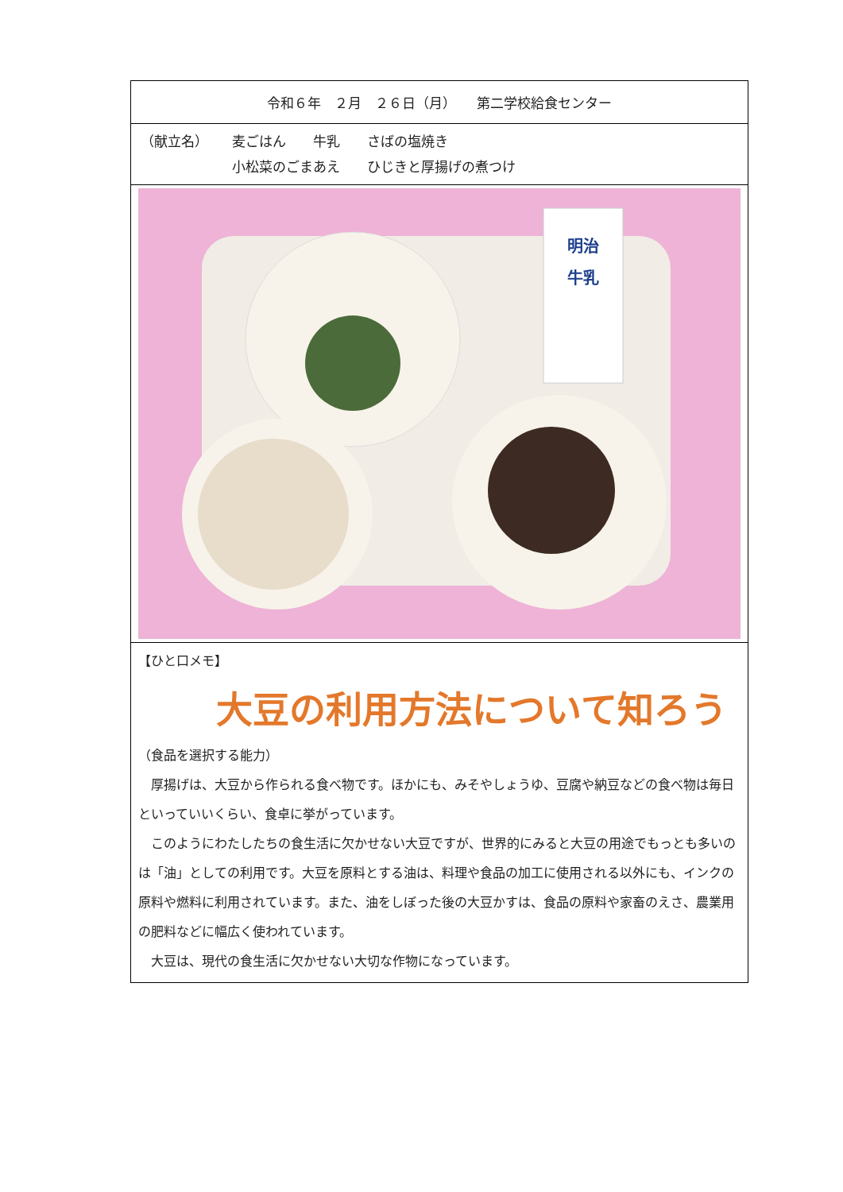令和６年　２月　２６日（月）　　第二学校給食センター
（献立名） 麦ごはん　　牛乳　　さばの塩焼き
小松菜のごまあえ　　ひじきと厚揚げの煮つけ
明治
牛乳
【ひと口メモ】
大豆の利用方法について知ろう
（食品を選択する能力）
　厚揚げは、大豆から作られる食べ物です。ほかにも、みそやしょうゆ、豆腐や納豆などの食べ物は毎日といっていいくらい、食卓に挙がっています。
　このようにわたしたちの食生活に欠かせない大豆ですが、世界的にみると大豆の用途でもっとも多いのは「油」としての利用です。大豆を原料とする油は、料理や食品の加工に使用される以外にも、インクの原料や燃料に利用されています。また、油をしぼった後の大豆かすは、食品の原料や家畜のえさ、農業用の肥料などに幅広く使われています。
　大豆は、現代の食生活に欠かせない大切な作物になっています。